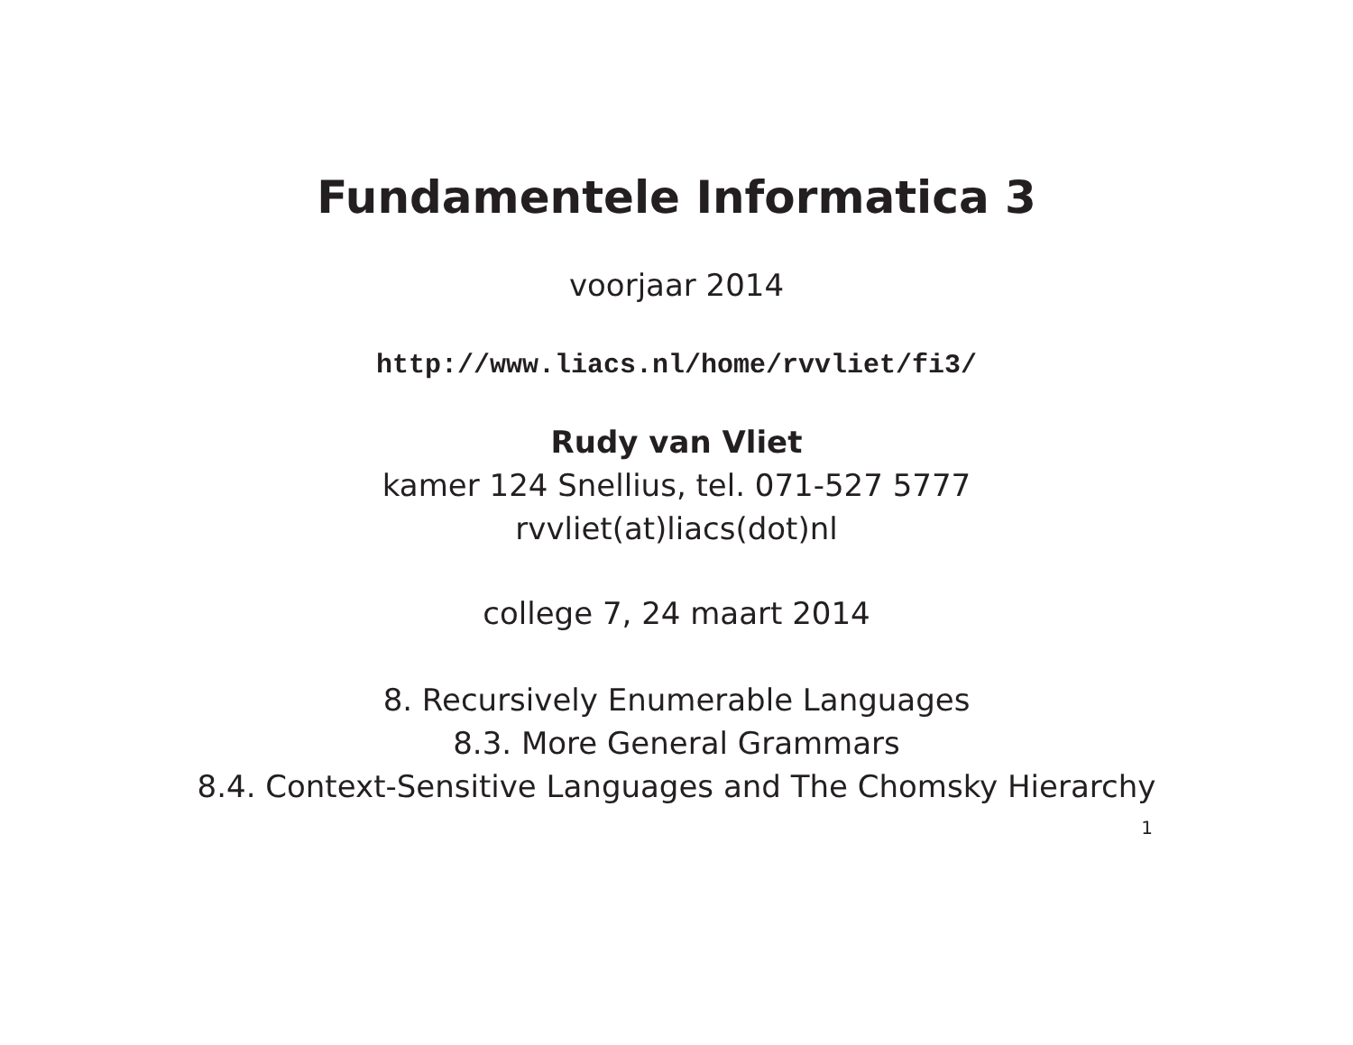Fundamentele Informatica 3
voorjaar 2014
http://www.liacs.nl/home/rvvliet/fi3/
Rudy van Vliet
kamer 124 Snellius, tel. 071-527 5777
rvvliet(at)liacs(dot)nl
college 7, 24 maart 2014
8. Recursively Enumerable Languages
8.3. More General Grammars
8.4. Context-Sensitive Languages and The Chomsky Hierarchy
1